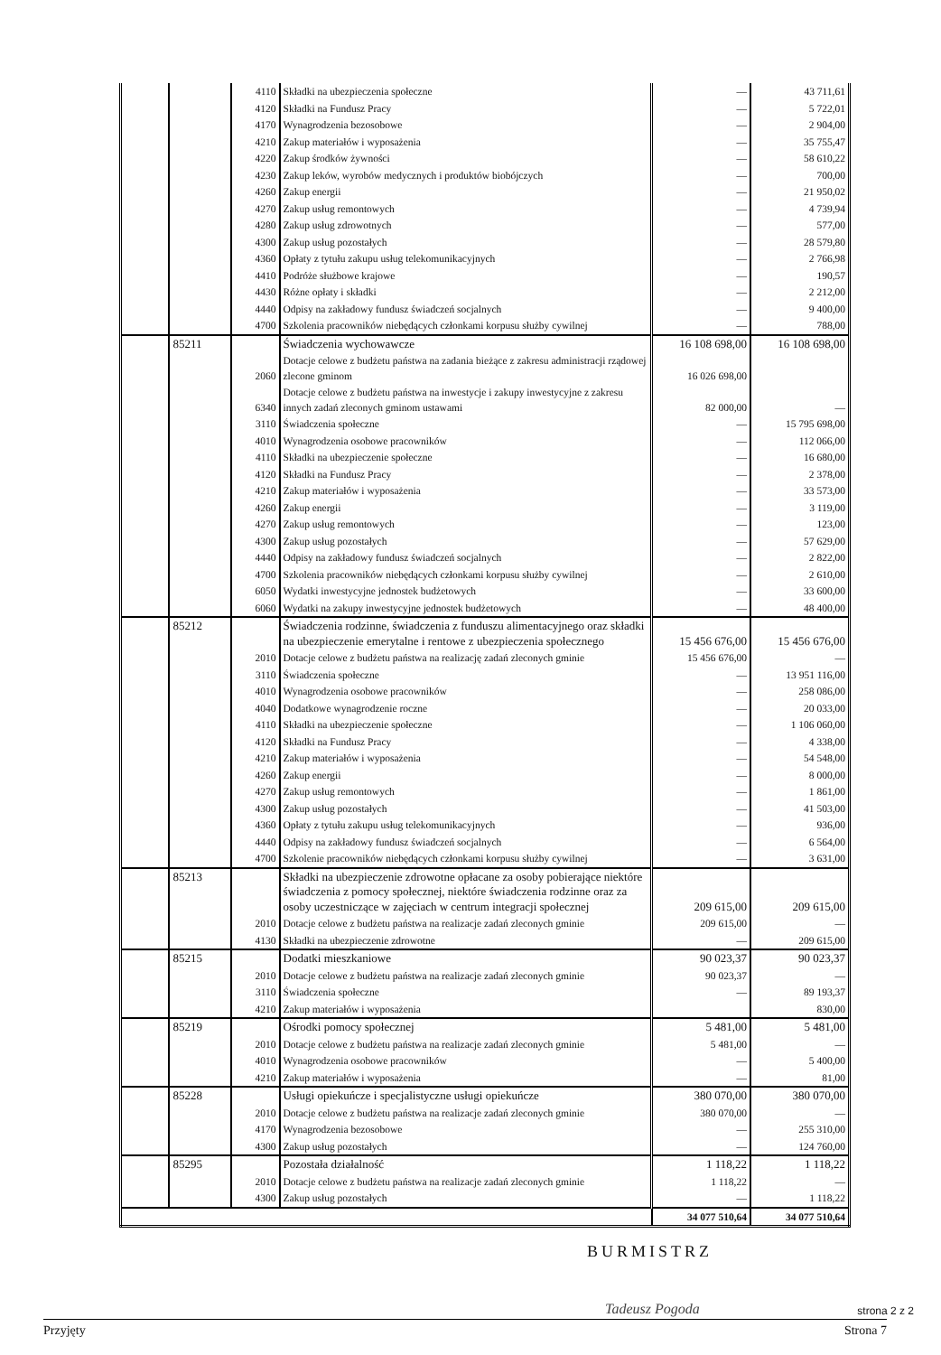| | | 4110 | Składki na ubezpieczenia społeczne | — | 43 711,61 |
| | | 4120 | Składki na Fundusz Pracy | — | 5 722,01 |
| | | 4170 | Wynagrodzenia bezosobowe | — | 2 904,00 |
| | | 4210 | Zakup materiałów i wyposażenia | — | 35 755,47 |
| | | 4220 | Zakup środków żywności | — | 58 610,22 |
| | | 4230 | Zakup leków, wyrobów medycznych i produktów biobójczych | — | 700,00 |
| | | 4260 | Zakup energii | — | 21 950,02 |
| | | 4270 | Zakup usług remontowych | — | 4 739,94 |
| | | 4280 | Zakup usług zdrowotnych | — | 577,00 |
| | | 4300 | Zakup usług pozostałych | — | 28 579,80 |
| | | 4360 | Opłaty z tytułu zakupu usług telekomunikacyjnych | — | 2 766,98 |
| | | 4410 | Podróże służbowe krajowe | — | 190,57 |
| | | 4430 | Różne opłaty i składki | — | 2 212,00 |
| | | 4440 | Odpisy na zakładowy fundusz świadczeń socjalnych | — | 9 400,00 |
| | | 4700 | Szkolenia pracowników niebędących członkami korpusu służby cywilnej | — | 788,00 |
| | 85211 | | Świadczenia wychowawcze | 16 108 698,00 | 16 108 698,00 |
| | | 2060 | Dotacje celowe z budżetu państwa na zadania bieżące z zakresu administracji rządowej zlecone gminom | 16 026 698,00 | |
| | | 6340 | Dotacje celowe z budżetu państwa na inwestycje i zakupy inwestycyjne z zakresu innych zadań zleconych gminom ustawami | 82 000,00 | — |
| | | 3110 | Świadczenia społeczne | — | 15 795 698,00 |
| | | 4010 | Wynagrodzenia osobowe pracowników | — | 112 066,00 |
| | | 4110 | Składki na ubezpieczenie społeczne | — | 16 680,00 |
| | | 4120 | Składki na Fundusz Pracy | — | 2 378,00 |
| | | 4210 | Zakup materiałów i wyposażenia | — | 33 573,00 |
| | | 4260 | Zakup energii | — | 3 119,00 |
| | | 4270 | Zakup usług remontowych | — | 123,00 |
| | | 4300 | Zakup usług pozostałych | — | 57 629,00 |
| | | 4440 | Odpisy na zakładowy fundusz świadczeń socjalnych | — | 2 822,00 |
| | | 4700 | Szkolenia pracowników niebędących członkami korpusu służby cywilnej | — | 2 610,00 |
| | | 6050 | Wydatki inwestycyjne jednostek budżetowych | — | 33 600,00 |
| | | 6060 | Wydatki na zakupy inwestycyjne jednostek budżetowych | — | 48 400,00 |
| | 85212 | | Świadczenia rodzinne, świadczenia z funduszu alimentacyjnego oraz składki na ubezpieczenie emerytalne i rentowe z ubezpieczenia społecznego | 15 456 676,00 | 15 456 676,00 |
| | | 2010 | Dotacje celowe z budżetu państwa na realizację zadań zleconych gminie | 15 456 676,00 | — |
| | | 3110 | Świadczenia społeczne | — | 13 951 116,00 |
| | | 4010 | Wynagrodzenia osobowe pracowników | — | 258 086,00 |
| | | 4040 | Dodatkowe wynagrodzenie roczne | — | 20 033,00 |
| | | 4110 | Składki na ubezpieczenie społeczne | — | 1 106 060,00 |
| | | 4120 | Składki na Fundusz Pracy | — | 4 338,00 |
| | | 4210 | Zakup materiałów i wyposażenia | — | 54 548,00 |
| | | 4260 | Zakup energii | — | 8 000,00 |
| | | 4270 | Zakup usług remontowych | — | 1 861,00 |
| | | 4300 | Zakup usług pozostałych | — | 41 503,00 |
| | | 4360 | Opłaty z tytułu zakupu usług telekomunikacyjnych | — | 936,00 |
| | | 4440 | Odpisy na zakładowy fundusz świadczeń socjalnych | — | 6 564,00 |
| | | 4700 | Szkolenie pracowników niebędących członkami korpusu służby cywilnej | — | 3 631,00 |
| | 85213 | | Składki na ubezpieczenie zdrowotne opłacane za osoby pobierające niektóre świadczenia z pomocy społecznej, niektóre świadczenia rodzinne oraz za osoby uczestniczące w zajęciach w centrum integracji społecznej | 209 615,00 | 209 615,00 |
| | | 2010 | Dotacje celowe z budżetu państwa na realizacje zadań zleconych gminie | 209 615,00 | — |
| | | 4130 | Składki na ubezpieczenie zdrowotne | — | 209 615,00 |
| | 85215 | | Dodatki mieszkaniowe | 90 023,37 | 90 023,37 |
| | | 2010 | Dotacje celowe z budżetu państwa na realizacje zadań zleconych gminie | 90 023,37 | — |
| | | 3110 | Świadczenia społeczne | — | 89 193,37 |
| | | 4210 | Zakup materiałów i wyposażenia | | 830,00 |
| | 85219 | | Ośrodki pomocy społecznej | 5 481,00 | 5 481,00 |
| | | 2010 | Dotacje celowe z budżetu państwa na realizacje zadań zleconych gminie | 5 481,00 | — |
| | | 4010 | Wynagrodzenia osobowe pracowników | — | 5 400,00 |
| | | 4210 | Zakup materiałów i wyposażenia | — | 81,00 |
| | 85228 | | Usługi opiekuńcze i specjalistyczne usługi opiekuńcze | 380 070,00 | 380 070,00 |
| | | 2010 | Dotacje celowe z budżetu państwa na realizacje zadań zleconych gminie | 380 070,00 | — |
| | | 4170 | Wynagrodzenia bezosobowe | — | 255 310,00 |
| | | 4300 | Zakup usług pozostałych | — | 124 760,00 |
| | 85295 | | Pozostała działalność | 1 118,22 | 1 118,22 |
| | | 2010 | Dotacje celowe z budżetu państwa na realizacje zadań zleconych gminie | 1 118,22 | — |
| | | 4300 | Zakup usług pozostałych | — | 1 118,22 |
| | | | | 34 077 510,64 | 34 077 510,64 |
BURMISTRZ
Tadeusz Pogoda strona 2 z 2
Przyjęty Strona 7